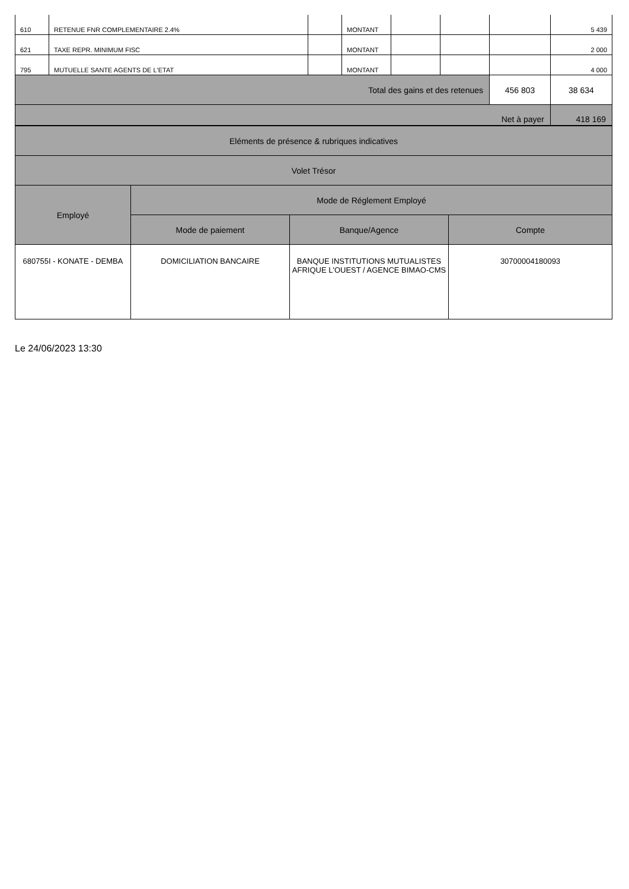| 610 | RETENUE FNR COMPLEMENTAIRE 2.4% | | MONTANT | | | | 5 439 |
| 621 | TAXE REPR. MINIMUM FISC | | MONTANT | | | | 2 000 |
| 795 | MUTUELLE SANTE AGENTS DE L'ETAT | | MONTANT | | | | 4 000 |
| Total des gains et des retenues | | | | | | 456 803 | 38 634 |
| Net à payer | | | | | | | 418 169 |
| Eléments de présence & rubriques indicatives | | | |
| Volet Trésor | | | |
| Employé | Mode de Réglement Employé | | |
| | Mode de paiement | Banque/Agence | Compte |
| 680755I - KONATE - DEMBA | DOMICILIATION BANCAIRE | BANQUE INSTITUTIONS MUTUALISTES AFRIQUE L'OUEST / AGENCE BIMAO-CMS | 30700004180093 |
Le 24/06/2023 13:30